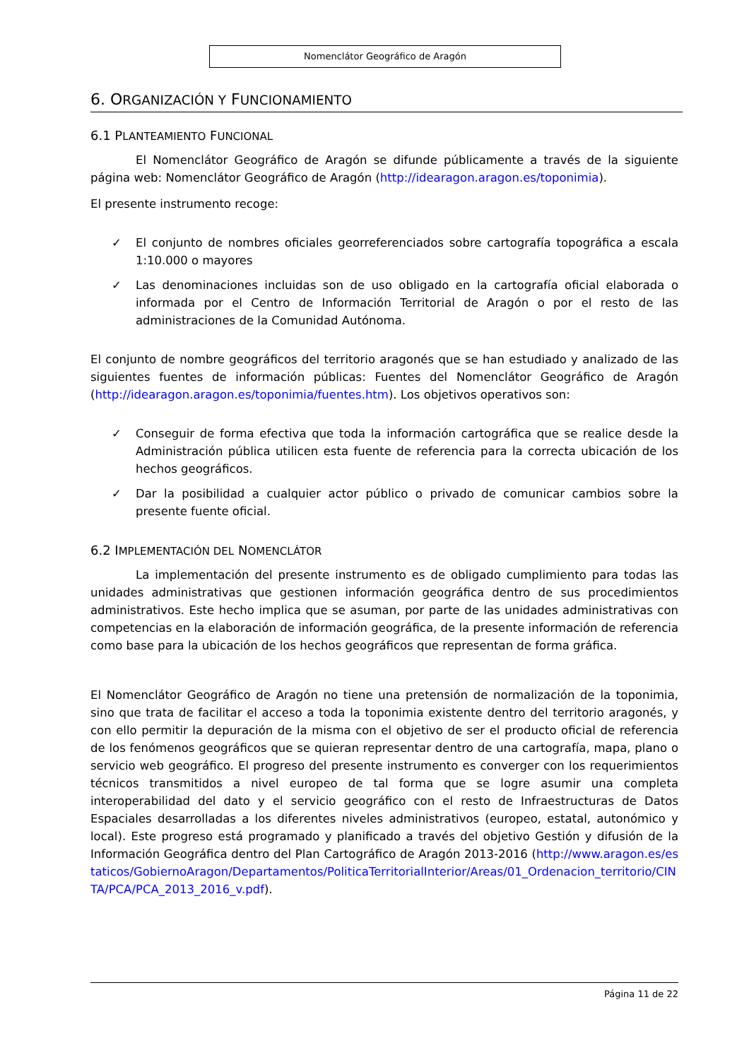Nomenclátor Geográfico de Aragón
6. ORGANIZACIÓN Y FUNCIONAMIENTO
6.1 PLANTEAMIENTO FUNCIONAL
El Nomenclátor Geográfico de Aragón se difunde públicamente a través de la siguiente página web: Nomenclátor Geográfico de Aragón (http://idearagon.aragon.es/toponimia).
El presente instrumento recoge:
✓ El conjunto de nombres oficiales georreferenciados sobre cartografía topográfica a escala 1:10.000 o mayores
✓ Las denominaciones incluidas son de uso obligado en la cartografía oficial elaborada o informada por el Centro de Información Territorial de Aragón o por el resto de las administraciones de la Comunidad Autónoma.
El conjunto de nombre geográficos del territorio aragonés que se han estudiado y analizado de las siguientes fuentes de información públicas: Fuentes del Nomenclátor Geográfico de Aragón (http://idearagon.aragon.es/toponimia/fuentes.htm). Los objetivos operativos son:
✓ Conseguir de forma efectiva que toda la información cartográfica que se realice desde la Administración pública utilicen esta fuente de referencia para la correcta ubicación de los hechos geográficos.
✓ Dar la posibilidad a cualquier actor público o privado de comunicar cambios sobre la presente fuente oficial.
6.2 IMPLEMENTACIÓN DEL NOMENCLÁTOR
La implementación del presente instrumento es de obligado cumplimiento para todas las unidades administrativas que gestionen información geográfica dentro de sus procedimientos administrativos. Este hecho implica que se asuman, por parte de las unidades administrativas con competencias en la elaboración de información geográfica, de la presente información de referencia como base para la ubicación de los hechos geográficos que representan de forma gráfica.
El Nomenclátor Geográfico de Aragón no tiene una pretensión de normalización de la toponimia, sino que trata de facilitar el acceso a toda la toponimia existente dentro del territorio aragonés, y con ello permitir la depuración de la misma con el objetivo de ser el producto oficial de referencia de los fenómenos geográficos que se quieran representar dentro de una cartografía, mapa, plano o servicio web geográfico. El progreso del presente instrumento es converger con los requerimientos técnicos transmitidos a nivel europeo de tal forma que se logre asumir una completa interoperabilidad del dato y el servicio geográfico con el resto de Infraestructuras de Datos Espaciales desarrolladas a los diferentes niveles administrativos (europeo, estatal, autonómico y local). Este progreso está programado y planificado a través del objetivo Gestión y difusión de la Información Geográfica dentro del Plan Cartográfico de Aragón 2013-2016 (http://www.aragon.es/estaticos/GobiernoAragon/Departamentos/PoliticaTerritorialInterior/Areas/01_Ordenacion_territorio/CINTA/PCA/PCA_2013_2016_v.pdf).
Página 11 de 22